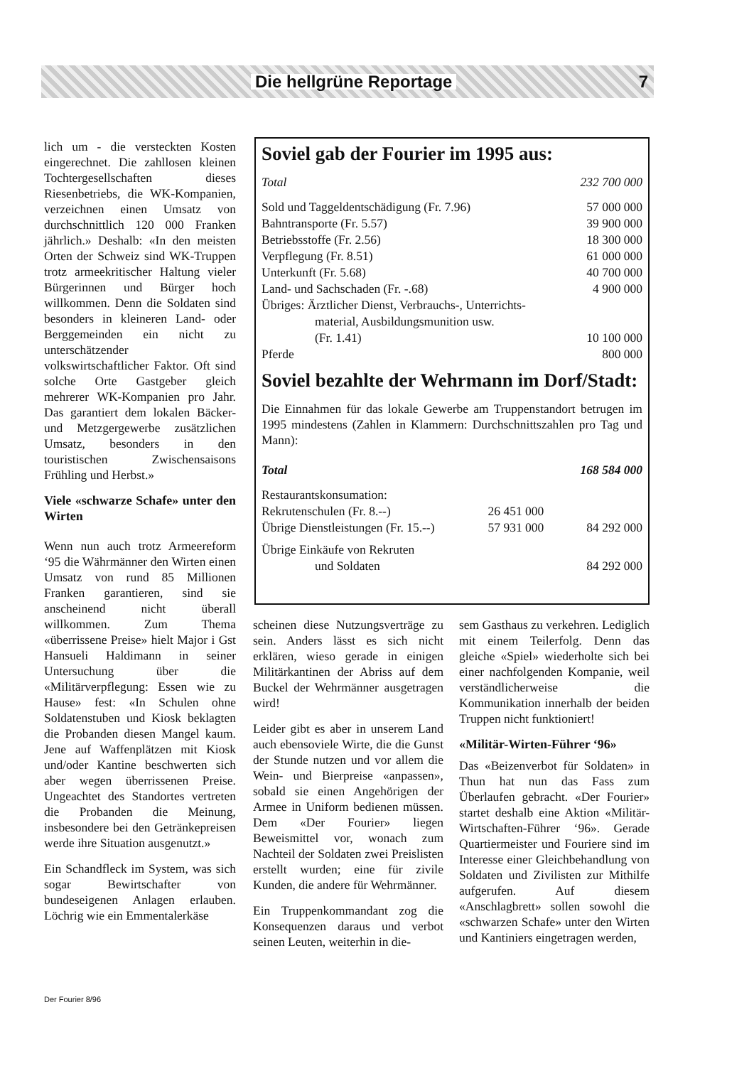Die hellgrüne Reportage 7
lich um - die versteckten Kosten eingerechnet. Die zahllosen kleinen Tochtergesellschaften dieses Riesenbetriebs, die WK-Kompanien, verzeichnen einen Umsatz von durchschnittlich 120 000 Franken jährlich.» Deshalb: «In den meisten Orten der Schweiz sind WK-Truppen trotz armeekritischer Haltung vieler Bürgerinnen und Bürger hoch willkommen. Denn die Soldaten sind besonders in kleineren Land- oder Berggemeinden ein nicht zu unterschätzender volkswirtschaftlicher Faktor. Oft sind solche Orte Gastgeber gleich mehrerer WK-Kompanien pro Jahr. Das garantiert dem lokalen Bäcker- und Metzgergewerbe zusätzlichen Umsatz, besonders in den touristischen Zwischensaisons Frühling und Herbst.»
Viele «schwarze Schafe» unter den Wirten
Wenn nun auch trotz Armeereform ‘95 die Währmänner den Wirten einen Umsatz von rund 85 Millionen Franken garantieren, sind sie anscheinend nicht überall willkommen. Zum Thema «überrissene Preise» hielt Major i Gst Hansueli Haldimann in seiner Untersuchung über die «Militärverpflegung: Essen wie zu Hause» fest: «In Schulen ohne Soldatenstuben und Kiosk beklagten die Probanden diesen Mangel kaum. Jene auf Waffenplätzen mit Kiosk und/oder Kantine beschwerten sich aber wegen überrissenen Preise. Ungeachtet des Standortes vertreten die Probanden die Meinung, insbesondere bei den Getränkepreisen werde ihre Situation ausgenutzt.»
Ein Schandfleck im System, was sich sogar Bewirtschafter von bundeseigenen Anlagen erlauben. Löchrig wie ein Emmentalerkäse
Soviel gab der Fourier im 1995 aus:
| Total | 232 700 000 |
| Sold und Taggeldentschädigung (Fr. 7.96) | 57 000 000 |
| Bahntransporte (Fr. 5.57) | 39 900 000 |
| Betriebsstoffe (Fr. 2.56) | 18 300 000 |
| Verpflegung (Fr. 8.51) | 61 000 000 |
| Unterkunft (Fr. 5.68) | 40 700 000 |
| Land- und Sachschaden (Fr. -.68) | 4 900 000 |
| Übriges: Ärztlicher Dienst, Verbrauchs-, Unterrichts- material, Ausbildungsmunition usw. (Fr. 1.41) | 10 100 000 |
| Pferde | 800 000 |
Soviel bezahlte der Wehrmann im Dorf/Stadt:
Die Einnahmen für das lokale Gewerbe am Truppenstandort betrugen im 1995 mindestens (Zahlen in Klammern: Durchschnittszahlen pro Tag und Mann):
| Total | | 168 584 000 |
| Restaurantskonsumation: | | |
| Rekrutenschulen (Fr. 8.--) | 26 451 000 | |
| Übrige Dienstleistungen (Fr. 15.--) | 57 931 000 | 84 292 000 |
| Übrige Einkäufe von Rekruten und Soldaten | | 84 292 000 |
scheinen diese Nutzungsverträge zu sein. Anders lässt es sich nicht erklären, wieso gerade in einigen Militärkantinen der Abriss auf dem Buckel der Wehrmänner ausgetragen wird!
Leider gibt es aber in unserem Land auch ebensoviele Wirte, die die Gunst der Stunde nutzen und vor allem die Wein- und Bierpreise «anpassen», sobald sie einen Angehörigen der Armee in Uniform bedienen müssen. Dem «Der Fourier» liegen Beweismittel vor, wonach zum Nachteil der Soldaten zwei Preislisten erstellt wurden; eine für zivile Kunden, die andere für Wehrmänner.
Ein Truppenkommandant zog die Konsequenzen daraus und verbot seinen Leuten, weiterhin in die-
sem Gasthaus zu verkehren. Lediglich mit einem Teilerfolg. Denn das gleiche «Spiel» wiederholte sich bei einer nachfolgenden Kompanie, weil verständlicherweise die Kommunikation innerhalb der beiden Truppen nicht funktioniert!
«Militär-Wirten-Führer ‘96»
Das «Beizenverbot für Soldaten» in Thun hat nun das Fass zum Überlaufen gebracht. «Der Fourier» startet deshalb eine Aktion «Militär-Wirtschaften-Führer ‘96». Gerade Quartiermeister und Fouriere sind im Interesse einer Gleichbehandlung von Soldaten und Zivilisten zur Mithilfe aufgerufen. Auf diesem «Anschlagbrett» sollen sowohl die «schwarzen Schafe» unter den Wirten und Kantiniers eingetragen werden,
Der Fourier 8/96